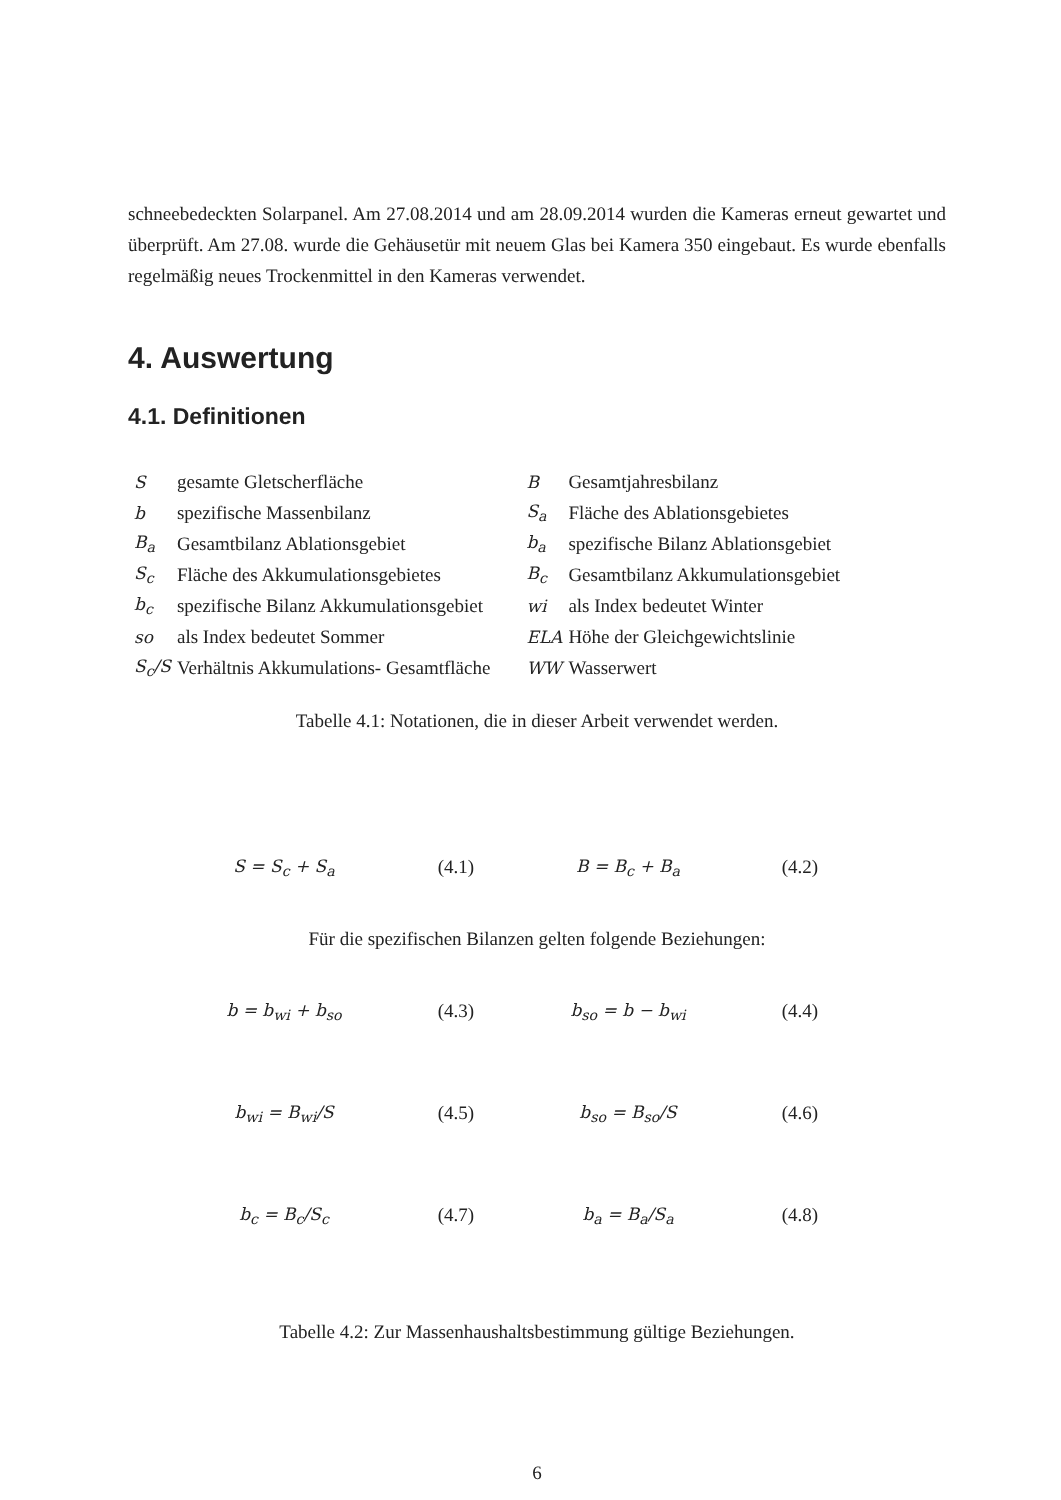schneebedeckten Solarpanel. Am 27.08.2014 und am 28.09.2014 wurden die Kameras erneut gewartet und überprüft. Am 27.08. wurde die Gehäusetür mit neuem Glas bei Kamera 350 eingebaut. Es wurde ebenfalls regelmäßig neues Trockenmittel in den Kameras verwendet.
4. Auswertung
4.1. Definitionen
| S | gesamte Gletscherfläche | B | Gesamtjahresbilanz |
| b | spezifische Massenbilanz | S<sub>a</sub> | Fläche des Ablationsgebietes |
| B<sub>a</sub> | Gesamtbilanz Ablationsgebiet | b<sub>a</sub> | spezifische Bilanz Ablationsgebiet |
| S<sub>c</sub> | Fläche des Akkumulationsgebietes | B<sub>c</sub> | Gesamtbilanz Akkumulationsgebiet |
| b<sub>c</sub> | spezifische Bilanz Akkumulationsgebiet | wi | als Index bedeutet Winter |
| so | als Index bedeutet Sommer | ELA | Höhe der Gleichgewichtslinie |
| S<sub>c</sub>/S | Verhältnis Akkumulations- Gesamtfläche | WW | Wasserwert |
Tabelle 4.1: Notationen, die in dieser Arbeit verwendet werden.
| S = S<sub>c</sub> + S<sub>a</sub> | (4.1) | B = B<sub>c</sub> + B<sub>a</sub> | (4.2) |
| Für die spezifischen Bilanzen gelten folgende Beziehungen: | | | |
| b = b<sub>wi</sub> + b<sub>so</sub> | (4.3) | b<sub>so</sub> = b − b<sub>wi</sub> | (4.4) |
| b<sub>wi</sub> = B<sub>wi</sub>/S | (4.5) | b<sub>so</sub> = B<sub>so</sub>/S | (4.6) |
| b<sub>c</sub> = B<sub>c</sub>/S<sub>c</sub> | (4.7) | b<sub>a</sub> = B<sub>a</sub>/S<sub>a</sub> | (4.8) |
Tabelle 4.2: Zur Massenhaushaltsbestimmung gültige Beziehungen.
6